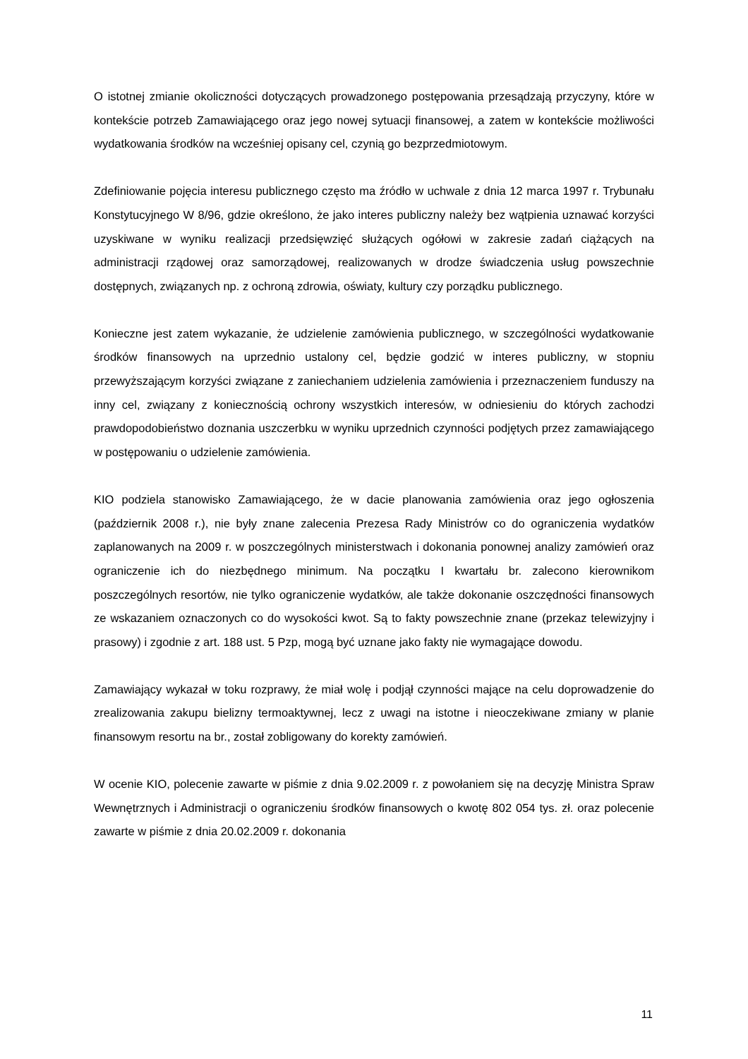O istotnej zmianie okoliczności dotyczących prowadzonego postępowania przesądzają przyczyny, które w kontekście potrzeb Zamawiającego oraz jego nowej sytuacji finansowej, a zatem w kontekście możliwości wydatkowania środków na wcześniej opisany cel, czynią go bezprzedmiotowym.
Zdefiniowanie pojęcia interesu publicznego często ma źródło w uchwale z dnia 12 marca 1997 r. Trybunału Konstytucyjnego W 8/96, gdzie określono, że jako interes publiczny należy bez wątpienia uznawać korzyści uzyskiwane w wyniku realizacji przedsięwzięć służących ogółowi w zakresie zadań ciążących na administracji rządowej oraz samorządowej, realizowanych w drodze świadczenia usług powszechnie dostępnych, związanych np. z ochroną zdrowia, oświaty, kultury czy porządku publicznego.
Konieczne jest zatem wykazanie, że udzielenie zamówienia publicznego, w szczególności wydatkowanie środków finansowych na uprzednio ustalony cel, będzie godzić w interes publiczny, w stopniu przewyższającym korzyści związane z zaniechaniem udzielenia zamówienia i przeznaczeniem funduszy na inny cel, związany z koniecznością ochrony wszystkich interesów, w odniesieniu do których zachodzi prawdopodobieństwo doznania uszczerbku w wyniku uprzednich czynności podjętych przez zamawiającego w postępowaniu o udzielenie zamówienia.
KIO podziela stanowisko Zamawiającego, że w dacie planowania zamówienia oraz jego ogłoszenia (październik 2008 r.), nie były znane zalecenia Prezesa Rady Ministrów co do ograniczenia wydatków zaplanowanych na 2009 r. w poszczególnych ministerstwach i dokonania ponownej analizy zamówień oraz ograniczenie ich do niezbędnego minimum. Na początku I kwartału br. zalecono kierownikom poszczególnych resortów, nie tylko ograniczenie wydatków, ale także dokonanie oszczędności finansowych ze wskazaniem oznaczonych co do wysokości kwot. Są to fakty powszechnie znane (przekaz telewizyjny i prasowy) i zgodnie z art. 188 ust. 5 Pzp, mogą być uznane jako fakty nie wymagające dowodu.
Zamawiający wykazał w toku rozprawy, że miał wolę i podjął czynności mające na celu doprowadzenie do zrealizowania zakupu bielizny termoaktywnej, lecz z uwagi na istotne i nieoczekiwane zmiany w planie finansowym resortu na br., został zobligowany do korekty zamówień.
W ocenie KIO, polecenie zawarte w piśmie z dnia 9.02.2009 r. z powołaniem się na decyzję Ministra Spraw Wewnętrznych i Administracji o ograniczeniu środków finansowych o kwotę 802 054 tys. zł. oraz polecenie zawarte w piśmie z dnia 20.02.2009 r. dokonania
11